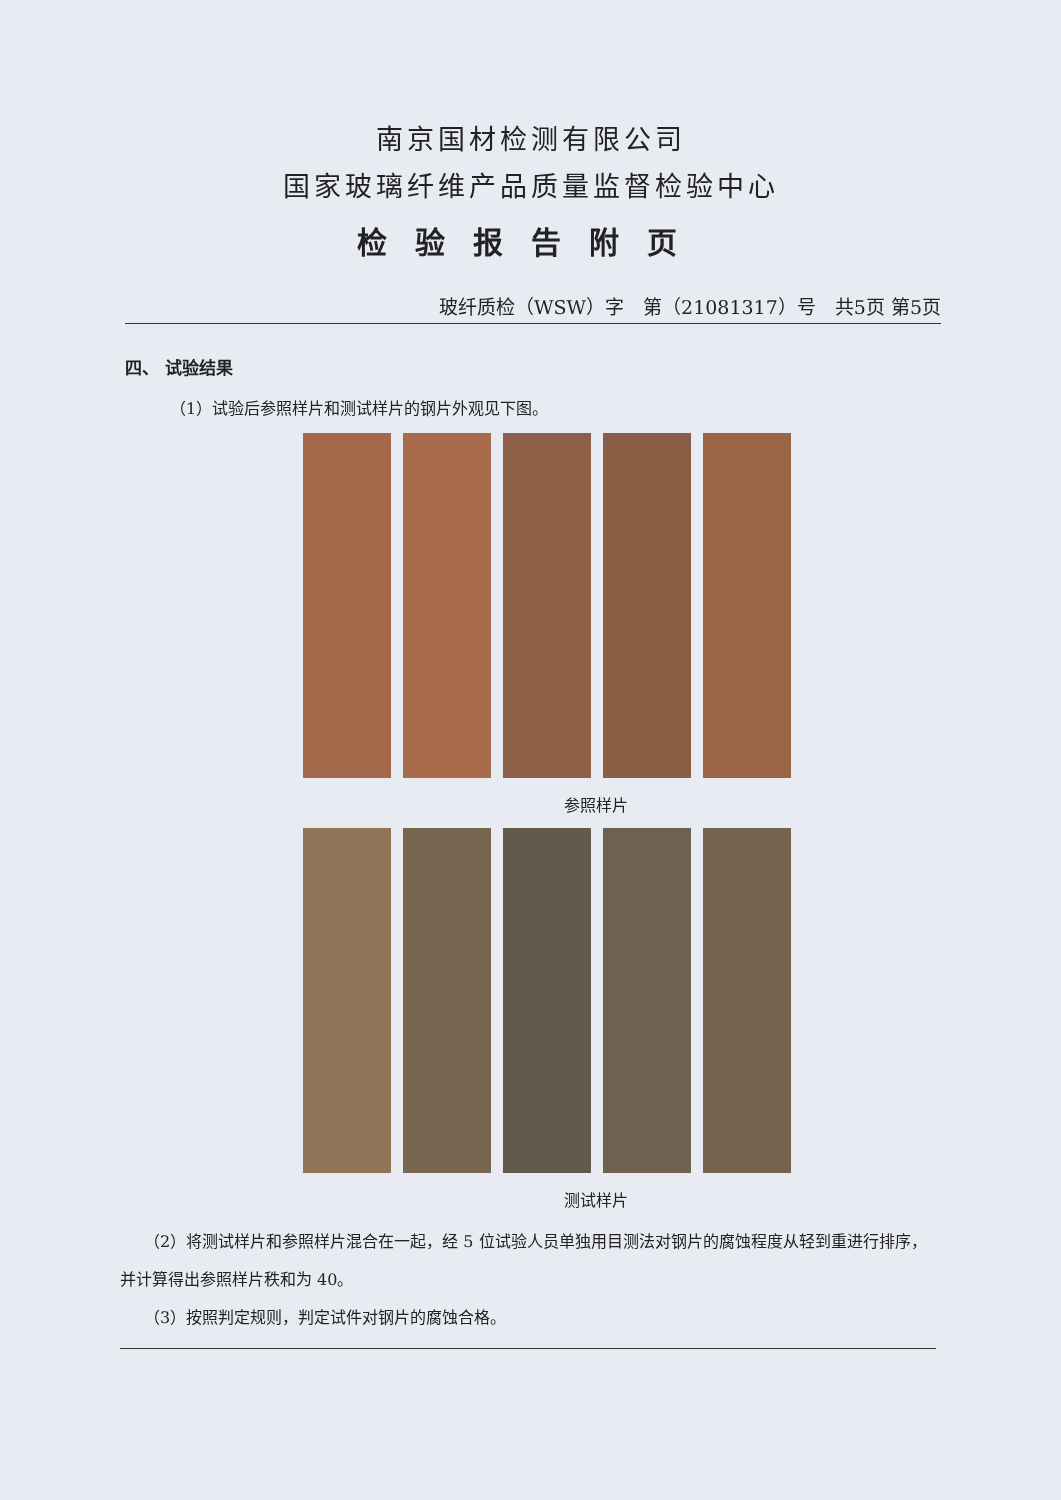南京国材检测有限公司
国家玻璃纤维产品质量监督检验中心
检验报告附页
玻纤质检（WSW）字　第（21081317）号　共5页 第5页
四、 试验结果
（1）试验后参照样片和测试样片的钢片外观见下图。
参照样片
测试样片
　　（2）将测试样片和参照样片混合在一起，经 5 位试验人员单独用目测法对钢片的腐蚀程度从轻到重进行排序，并计算得出参照样片秩和为 40。
　　（3）按照判定规则，判定试件对钢片的腐蚀合格。